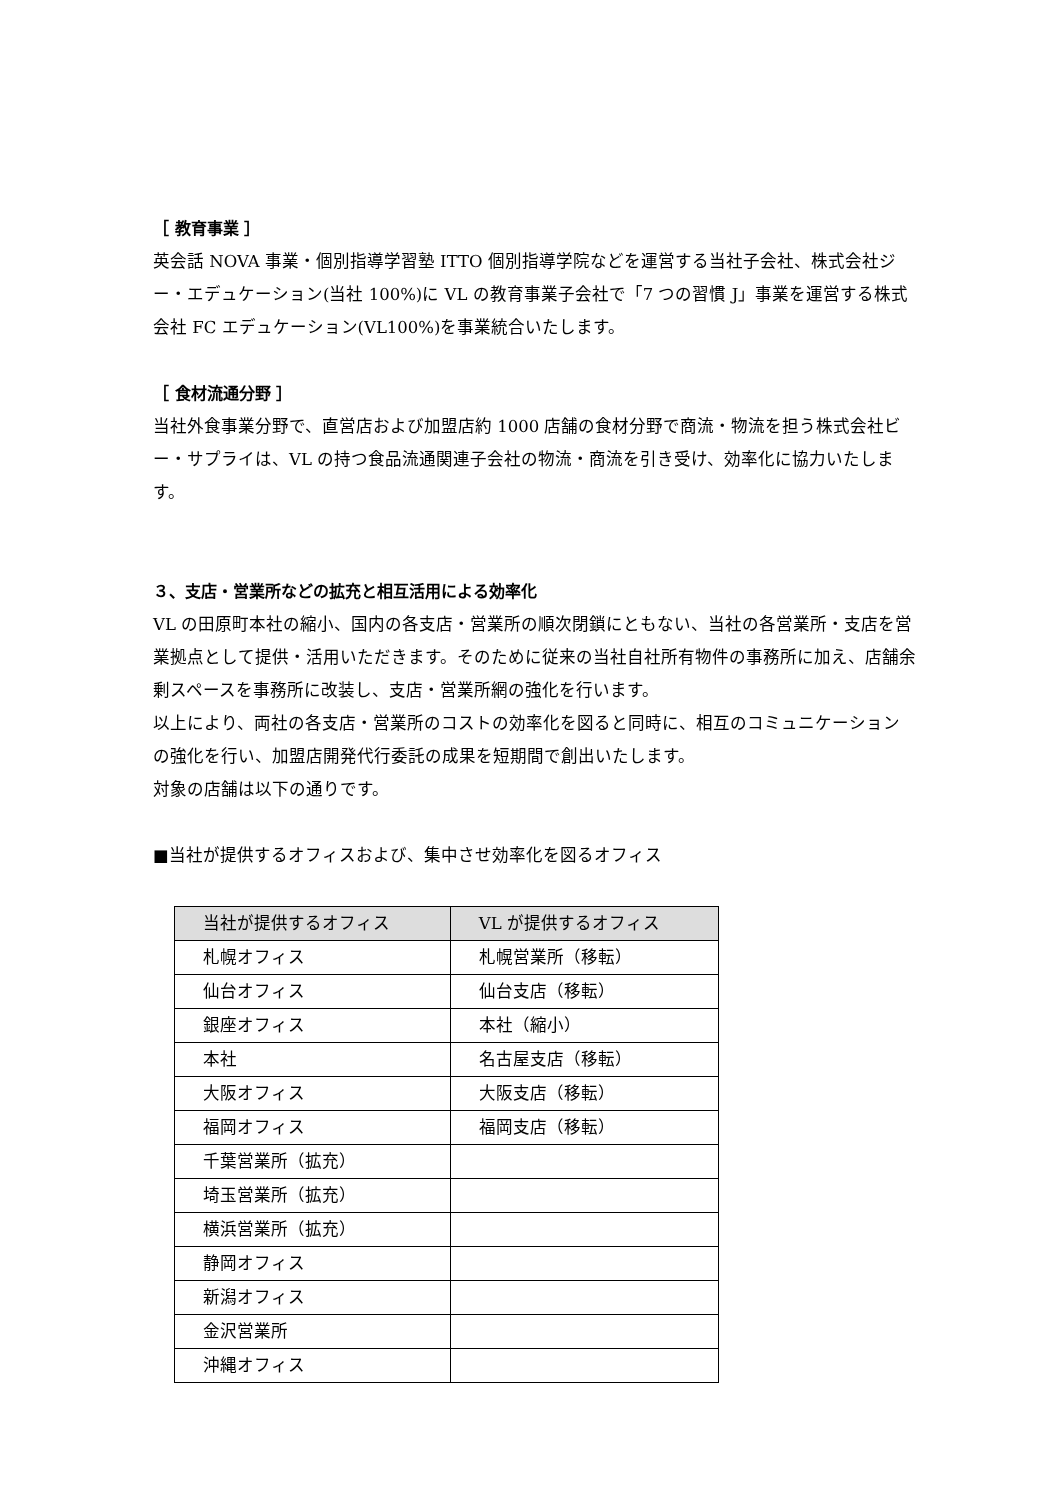［ 教育事業 ］
英会話 NOVA 事業・個別指導学習塾 ITTO 個別指導学院などを運営する当社子会社、株式会社ジー・エデュケーション(当社 100%)に VL の教育事業子会社で「7 つの習慣 J」事業を運営する株式会社 FC エデュケーション(VL100%)を事業統合いたします。
［ 食材流通分野 ］
当社外食事業分野で、直営店および加盟店約 1000 店舗の食材分野で商流・物流を担う株式会社ビー・サプライは、VL の持つ食品流通関連子会社の物流・商流を引き受け、効率化に協力いたします。
３、支店・営業所などの拡充と相互活用による効率化
VL の田原町本社の縮小、国内の各支店・営業所の順次閉鎖にともない、当社の各営業所・支店を営業拠点として提供・活用いただきます。そのために従来の当社自社所有物件の事務所に加え、店舗余剰スペースを事務所に改装し、支店・営業所網の強化を行います。
以上により、両社の各支店・営業所のコストの効率化を図ると同時に、相互のコミュニケーションの強化を行い、加盟店開発代行委託の成果を短期間で創出いたします。
対象の店舗は以下の通りです。
■当社が提供するオフィスおよび、集中させ効率化を図るオフィス
| 当社が提供するオフィス | VL が提供するオフィス |
| --- | --- |
| 札幌オフィス | 札幌営業所（移転） |
| 仙台オフィス | 仙台支店（移転） |
| 銀座オフィス | 本社（縮小） |
| 本社 | 名古屋支店（移転） |
| 大阪オフィス | 大阪支店（移転） |
| 福岡オフィス | 福岡支店（移転） |
| 千葉営業所（拡充） | |
| 埼玉営業所（拡充） | |
| 横浜営業所（拡充） | |
| 静岡オフィス | |
| 新潟オフィス | |
| 金沢営業所 | |
| 沖縄オフィス | |